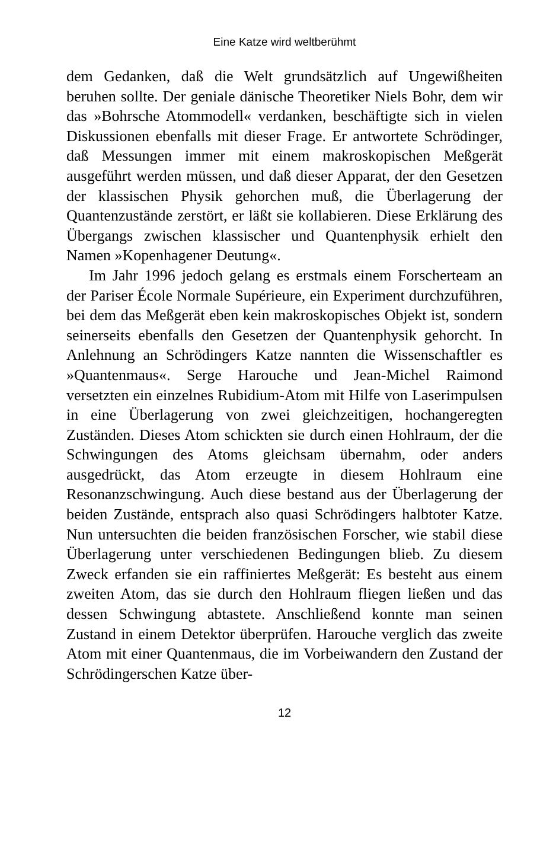Eine Katze wird weltberühmt
dem Gedanken, daß die Welt grundsätzlich auf Ungewißheiten beruhen sollte. Der geniale dänische Theoretiker Niels Bohr, dem wir das »Bohrsche Atommodell« verdanken, beschäftigte sich in vielen Diskussionen ebenfalls mit dieser Frage. Er antwortete Schrödinger, daß Messungen immer mit einem makroskopischen Meßgerät ausgeführt werden müssen, und daß dieser Apparat, der den Gesetzen der klassischen Physik gehorchen muß, die Überlagerung der Quantenzustände zerstört, er läßt sie kollabieren. Diese Erklärung des Übergangs zwischen klassischer und Quantenphysik erhielt den Namen »Kopenhagener Deutung«.
Im Jahr 1996 jedoch gelang es erstmals einem Forscherteam an der Pariser École Normale Supérieure, ein Experiment durchzuführen, bei dem das Meßgerät eben kein makroskopisches Objekt ist, sondern seinerseits ebenfalls den Gesetzen der Quantenphysik gehorcht. In Anlehnung an Schrödingers Katze nannten die Wissenschaftler es »Quantenmaus«. Serge Harouche und Jean-Michel Raimond versetzten ein einzelnes Rubidium-Atom mit Hilfe von Laserimpulsen in eine Überlagerung von zwei gleichzeitigen, hochangeregten Zuständen. Dieses Atom schickten sie durch einen Hohlraum, der die Schwingungen des Atoms gleichsam übernahm, oder anders ausgedrückt, das Atom erzeugte in diesem Hohlraum eine Resonanzschwingung. Auch diese bestand aus der Überlagerung der beiden Zustände, entsprach also quasi Schrödingers halbtoter Katze. Nun untersuchten die beiden französischen Forscher, wie stabil diese Überlagerung unter verschiedenen Bedingungen blieb. Zu diesem Zweck erfanden sie ein raffiniertes Meßgerät: Es besteht aus einem zweiten Atom, das sie durch den Hohlraum fliegen ließen und das dessen Schwingung abtastete. Anschließend konnte man seinen Zustand in einem Detektor überprüfen. Harouche verglich das zweite Atom mit einer Quantenmaus, die im Vorbeiwandern den Zustand der Schrödingerschen Katze über-
12